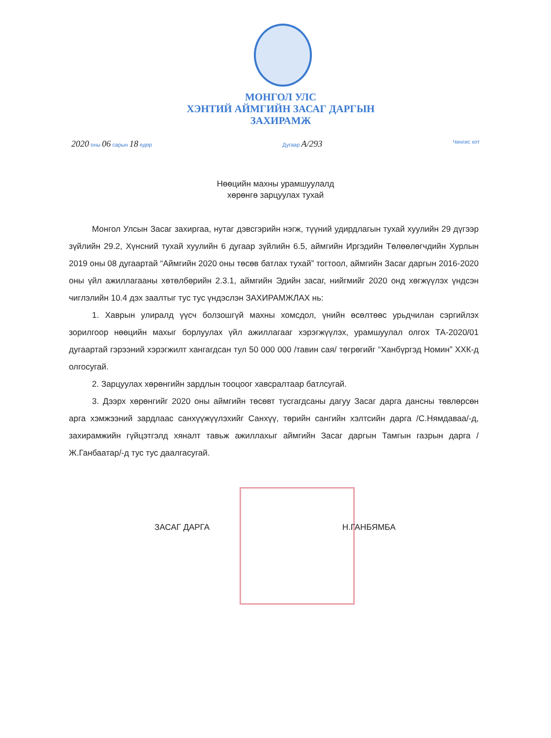МОНГОЛ УЛС
ХЭНТИЙ АЙМГИЙН ЗАСАГ ДАРГЫН
ЗАХИРАМЖ
2020 оны 06 сарын 18 өдөр Дугаар А/293 Чингис хот
Нөөцийн махны урамшуулалд
хөрөнгө зарцуулах тухай
Монгол Улсын Засаг захиргаа, нутаг дэвсгэрийн нэгж, түүний удирдлагын тухай хуулийн 29 дүгээр зүйлийн 29.2, Хүнсний тухай хуулийн 6 дугаар зүйлийн 6.5, аймгийн Иргэдийн Төлөөлөгчдийн Хурлын 2019 оны 08 дугаартай “Аймгийн 2020 оны төсөв батлах тухай” тогтоол, аймгийн Засаг даргын 2016-2020 оны үйл ажиллагааны хөтөлбөрийн 2.3.1, аймгийн Эдийн засаг, нийгмийг 2020 онд хөгжүүлэх үндсэн чиглэлийн 10.4 дэх заалтыг тус тус үндэслэн ЗАХИРАМЖЛАХ нь:
1. Хаврын улиралд үүсч болзошгүй махны хомсдол, үнийн өсөлтөөс урьдчилан сэргийлэх зорилгоор нөөцийн махыг борлуулах үйл ажиллагааг хэрэгжүүлэх, урамшуулал олгох ТА-2020/01 дугаартай гэрээний хэрэгжилт хангагдсан тул 50 000 000 /тавин сая/ төгрөгийг “Ханбүргэд Номин” ХХК-д олгосугай.
2. Зарцуулах хөрөнгийн зардлын тооцоог хавсралтаар батлсугай.
3. Дээрх хөрөнгийг 2020 оны аймгийн төсөвт тусгагдсаны дагуу Засаг дарга дансны төвлөрсөн арга хэмжээний зардлаас санхүүжүүлэхийг Санхүү, төрийн сангийн хэлтсийн дарга /С.Нямдаваа/-д, захирамжийн гүйцэтгэлд хяналт тавьж ажиллахыг аймгийн Засаг даргын Тамгын газрын дарга /Ж.Ганбаатар/-д тус тус даалгасугай.
ЗАСАГ ДАРГА Н.ГАНБЯМБА